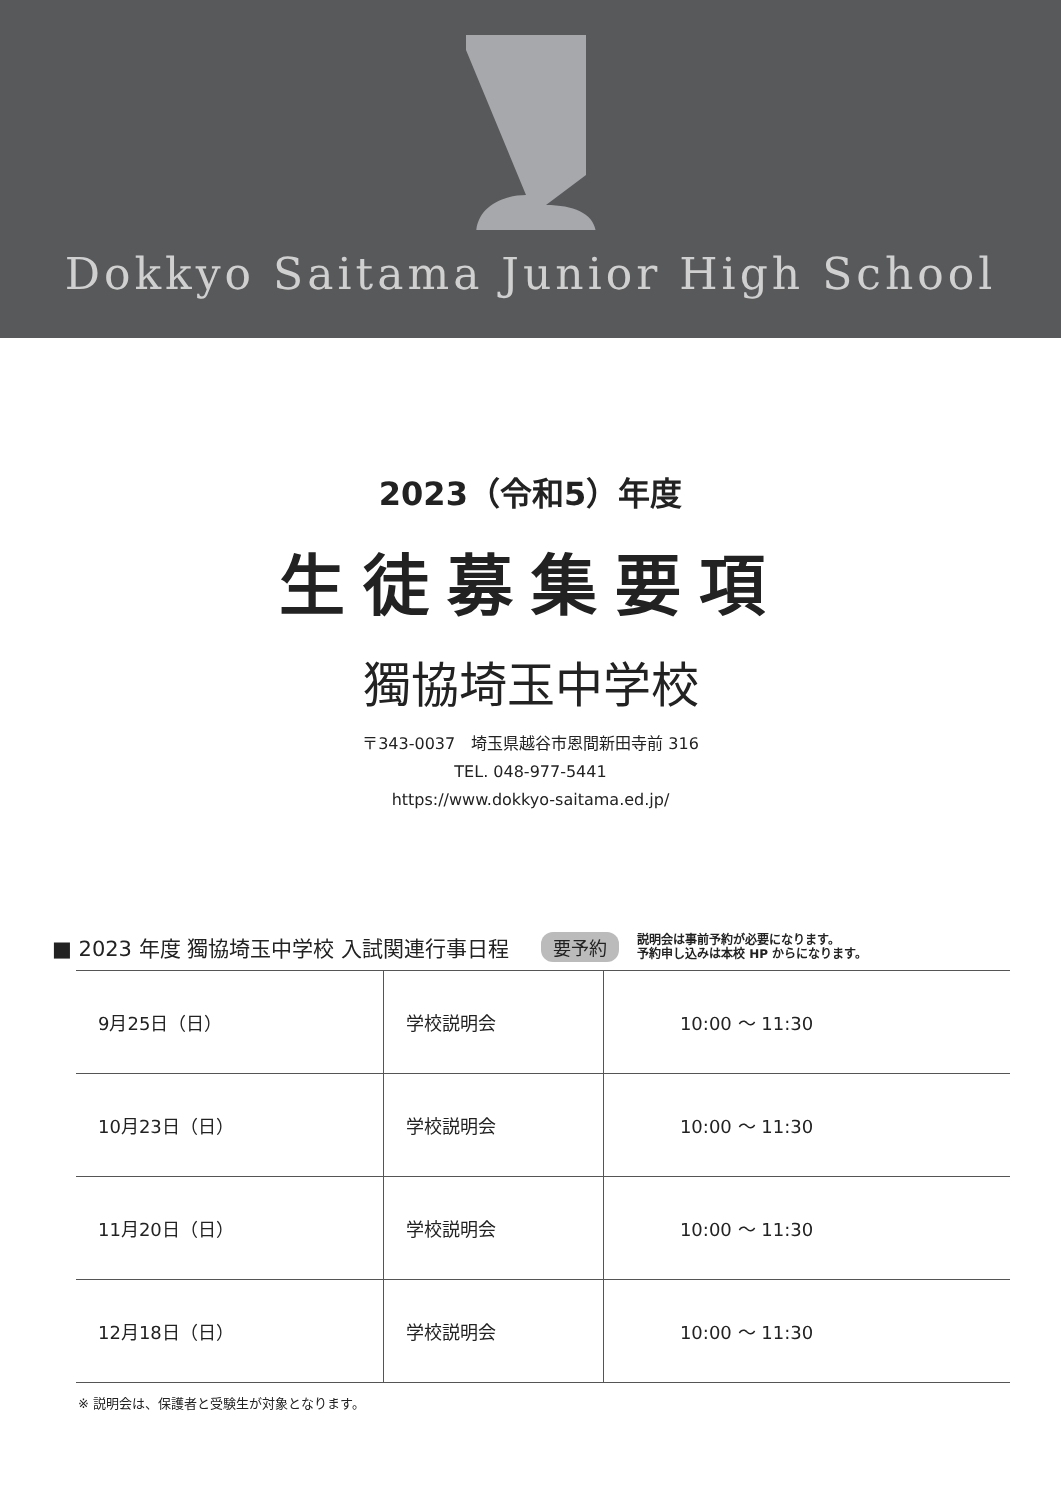Dokkyo Saitama Junior High School
2023（令和5）年度
生徒募集要項
獨協埼玉中学校
〒343-0037　埼玉県越谷市恩間新田寺前 316
TEL. 048-977-5441
https://www.dokkyo-saitama.ed.jp/
■ 2023 年度 獨協埼玉中学校 入試関連行事日程 要予約 説明会は事前予約が必要になります。
予約申し込みは本校 HP からになります。
| 9月25日（日） | 学校説明会 | 10:00 ～ 11:30 |
| 10月23日（日） | 学校説明会 | 10:00 ～ 11:30 |
| 11月20日（日） | 学校説明会 | 10:00 ～ 11:30 |
| 12月18日（日） | 学校説明会 | 10:00 ～ 11:30 |
※ 説明会は、保護者と受験生が対象となります。